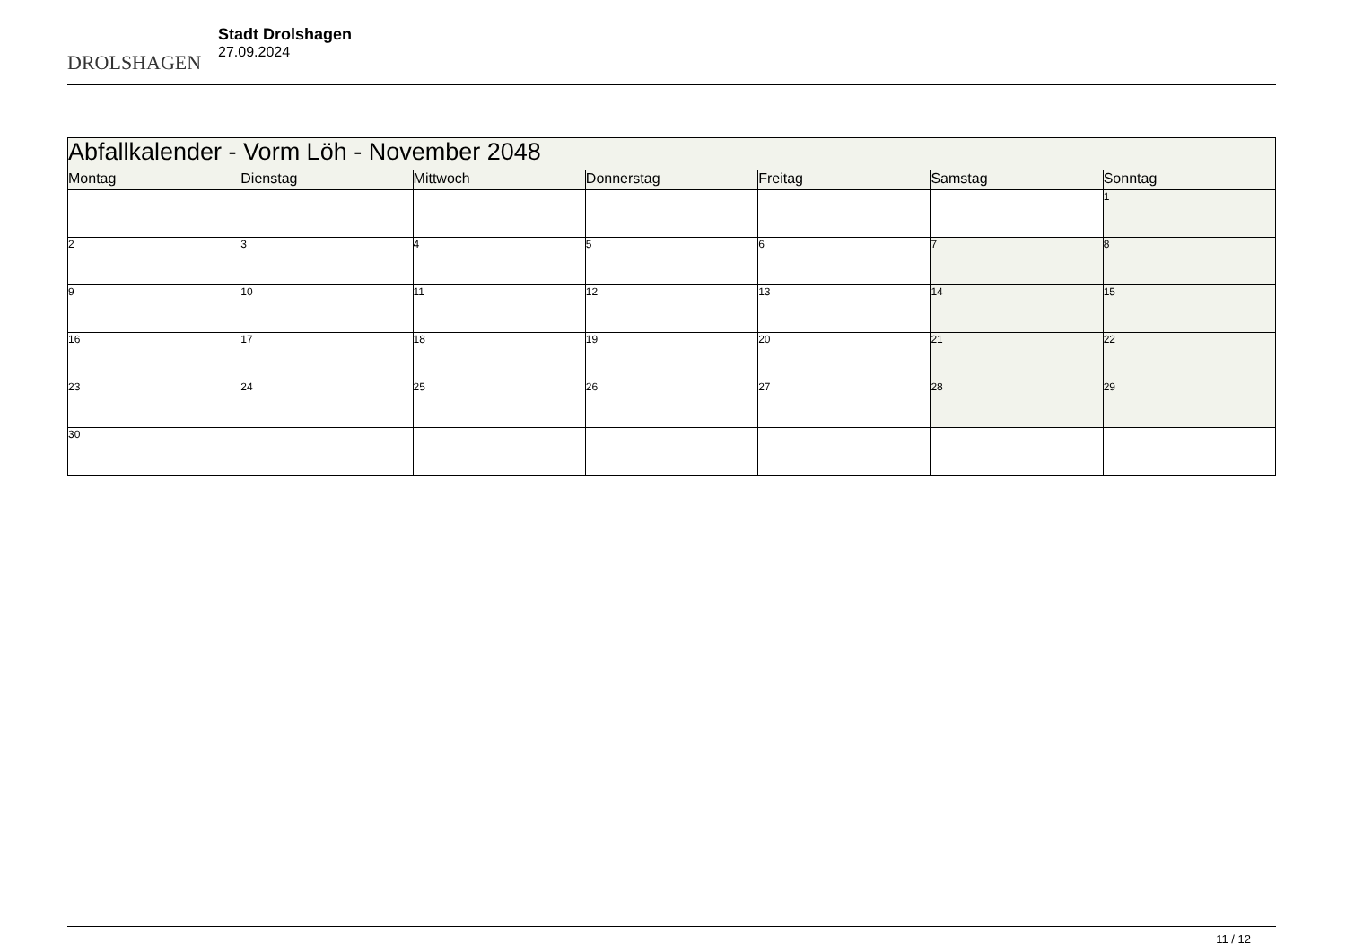DROLSHAGEN
Stadt Drolshagen
27.09.2024
| Abfallkalender - Vorm Löh - November 2048 | | | | | | |
| Montag | Dienstag | Mittwoch | Donnerstag | Freitag | Samstag | Sonntag |
| | | | | | | 1 |
| 2 | 3 | 4 | 5 | 6 | 7 | 8 |
| 9 | 10 | 11 | 12 | 13 | 14 | 15 |
| 16 | 17 | 18 | 19 | 20 | 21 | 22 |
| 23 | 24 | 25 | 26 | 27 | 28 | 29 |
| 30 | | | | | | |
11 / 12